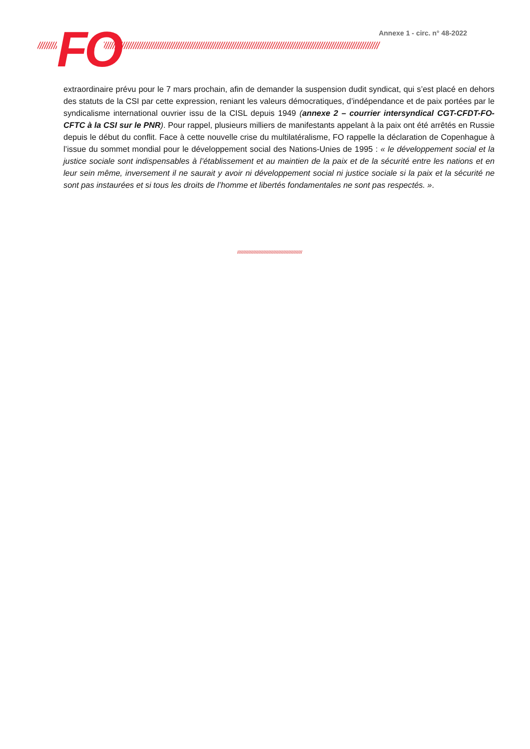Annexe 1 - circ. n° 48-2022
//////////////////////////////////////////////////////////////////////////////////////////////////////////////////////////////////////////////////////
FO
extraordinaire prévu pour le 7 mars prochain, afin de demander la suspension dudit syndicat, qui s’est placé en dehors des statuts de la CSI par cette expression, reniant les valeurs démocratiques, d’indépendance et de paix portées par le syndicalisme international ouvrier issu de la CISL depuis 1949 (annexe 2 – courrier intersyndical CGT-CFDT-FO-CFTC à la CSI sur le PNR). Pour rappel, plusieurs milliers de manifestants appelant à la paix ont été arrêtés en Russie depuis le début du conflit. Face à cette nouvelle crise du multilatéralisme, FO rappelle la déclaration de Copenhague à l’issue du sommet mondial pour le développement social des Nations-Unies de 1995 : « le développement social et la justice sociale sont indispensables à l’établissement et au maintien de la paix et de la sécurité entre les nations et en leur sein même, inversement il ne saurait y avoir ni développement social ni justice sociale si la paix et la sécurité ne sont pas instaurées et si tous les droits de l’homme et libertés fondamentales ne sont pas respectés. ».
////////////////////////////////////////////////////